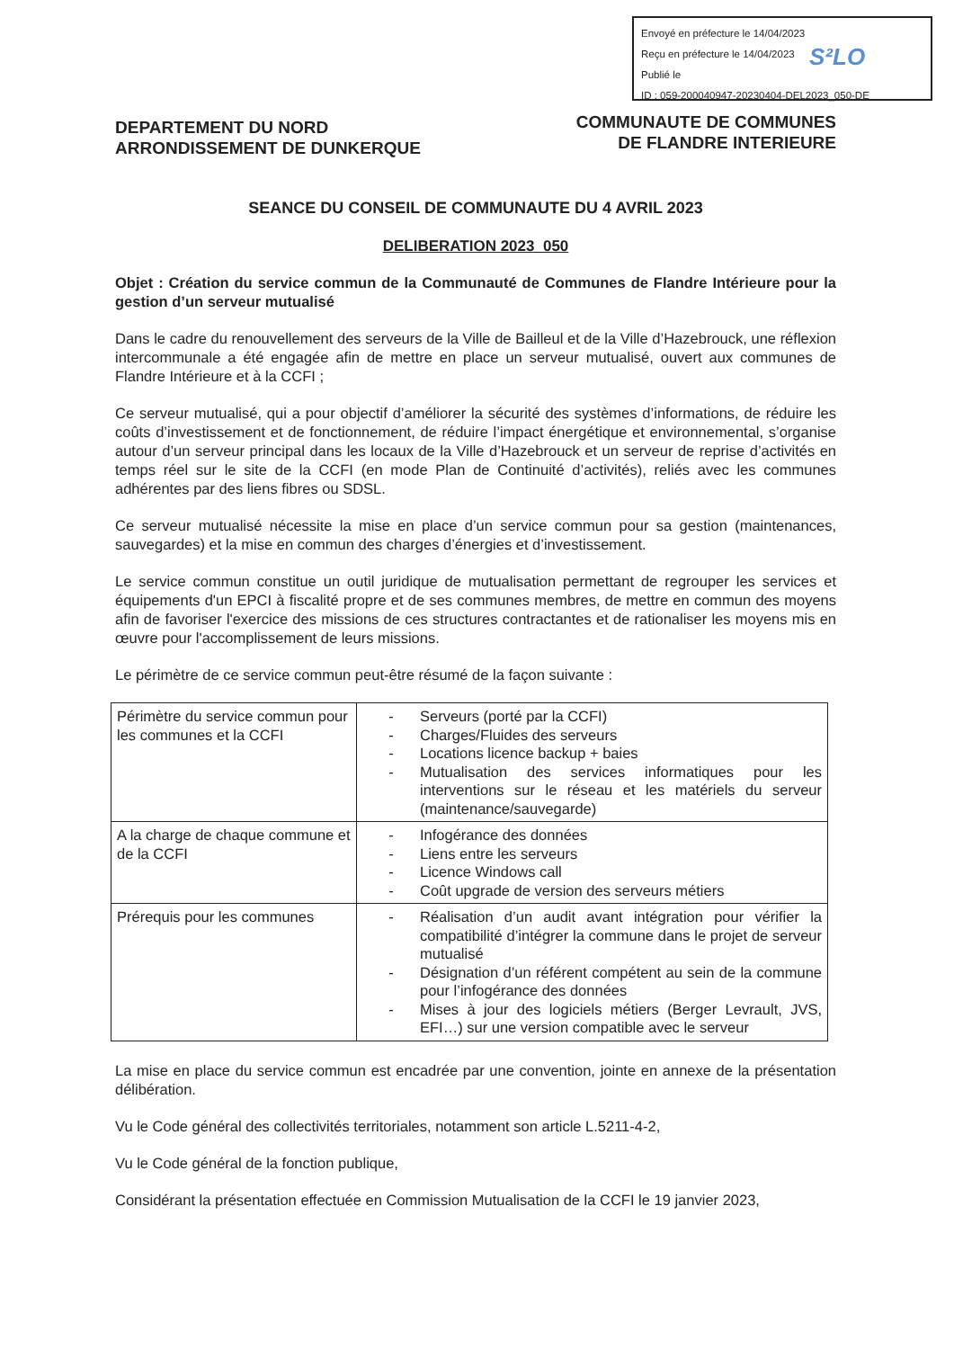Envoyé en préfecture le 14/04/2023
Reçu en préfecture le 14/04/2023
Publié le
ID : 059-200040947-20230404-DEL2023_050-DE
S²LO
DEPARTEMENT DU NORD
ARRONDISSEMENT DE DUNKERQUE
COMMUNAUTE DE COMMUNES
DE FLANDRE INTERIEURE
SEANCE DU CONSEIL DE COMMUNAUTE DU 4 AVRIL 2023
DELIBERATION 2023_050
Objet : Création du service commun de la Communauté de Communes de Flandre Intérieure pour la gestion d’un serveur mutualisé
Dans le cadre du renouvellement des serveurs de la Ville de Bailleul et de la Ville d’Hazebrouck, une réflexion intercommunale a été engagée afin de mettre en place un serveur mutualisé, ouvert aux communes de Flandre Intérieure et à la CCFI ;
Ce serveur mutualisé, qui a pour objectif d’améliorer la sécurité des systèmes d’informations, de réduire les coûts d’investissement et de fonctionnement, de réduire l’impact énergétique et environnemental, s’organise autour d’un serveur principal dans les locaux de la Ville d’Hazebrouck et un serveur de reprise d’activités en temps réel sur le site de la CCFI (en mode Plan de Continuité d’activités), reliés avec les communes adhérentes par des liens fibres ou SDSL.
Ce serveur mutualisé nécessite la mise en place d’un service commun pour sa gestion (maintenances, sauvegardes) et la mise en commun des charges d’énergies et d’investissement.
Le service commun constitue un outil juridique de mutualisation permettant de regrouper les services et équipements d'un EPCI à fiscalité propre et de ses communes membres, de mettre en commun des moyens afin de favoriser l'exercice des missions de ces structures contractantes et de rationaliser les moyens mis en œuvre pour l'accomplissement de leurs missions.
Le périmètre de ce service commun peut-être résumé de la façon suivante :
| Périmètre du service commun pour les communes et la CCFI | - Serveurs (porté par la CCFI) - Charges/Fluides des serveurs - Locations licence backup + baies - Mutualisation des services informatiques pour les interventions sur le réseau et les matériels du serveur (maintenance/sauvegarde) |
| A la charge de chaque commune et de la CCFI | - Infogérance des données - Liens entre les serveurs - Licence Windows call - Coût upgrade de version des serveurs métiers |
| Prérequis pour les communes | - Réalisation d’un audit avant intégration pour vérifier la compatibilité d’intégrer la commune dans le projet de serveur mutualisé - Désignation d’un référent compétent au sein de la commune pour l’infogérance des données - Mises à jour des logiciels métiers (Berger Levrault, JVS, EFI…) sur une version compatible avec le serveur |
La mise en place du service commun est encadrée par une convention, jointe en annexe de la présentation délibération.
Vu le Code général des collectivités territoriales, notamment son article L.5211-4-2,
Vu le Code général de la fonction publique,
Considérant la présentation effectuée en Commission Mutualisation de la CCFI le 19 janvier 2023,